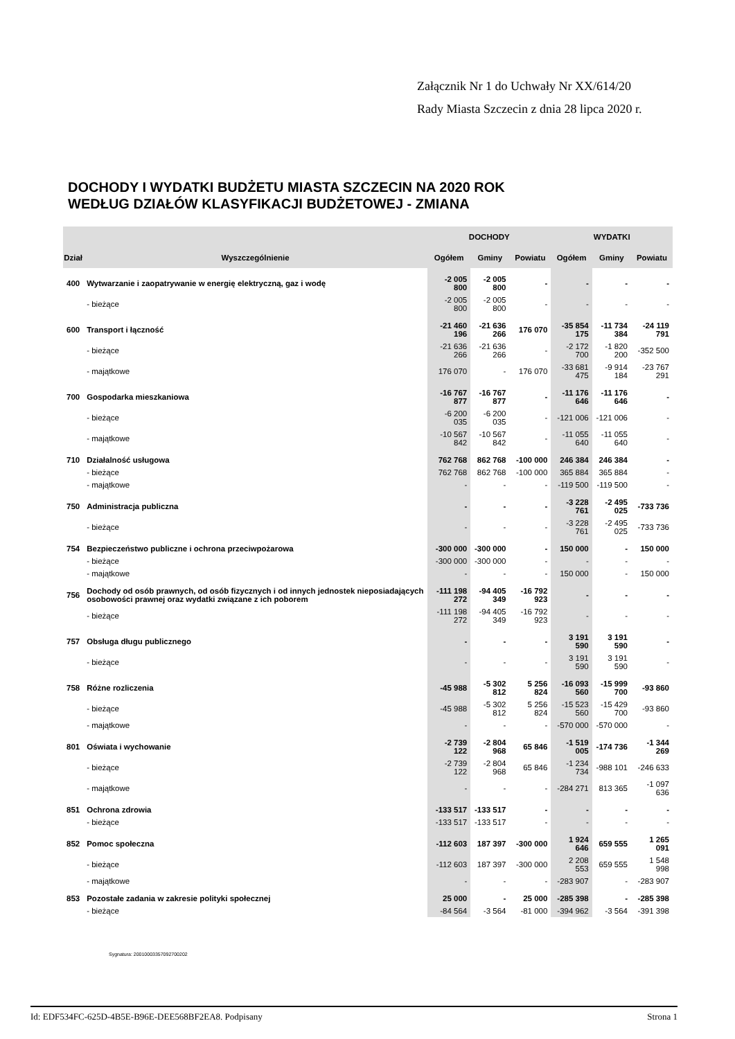Załącznik Nr 1 do Uchwały Nr XX/614/20
Rady Miasta Szczecin z dnia 28 lipca 2020 r.
DOCHODY I WYDATKI BUDŻETU MIASTA SZCZECIN NA 2020 ROK
WEDŁUG DZIAŁÓW KLASYFIKACJI BUDŻETOWEJ - ZMIANA
| | | DOCHODY | | | WYDATKI | | |
| --- | --- | --- | --- | --- | --- | --- | --- |
| Dział | Wyszczególnienie | Ogółem | Gminy | Powiatu | Ogółem | Gminy | Powiatu |
| 400 | Wytwarzanie i zaopatrywanie w energię elektryczną, gaz i wodę | -2 005 800 | -2 005 800 | - | - | - | - |
| | - bieżące | -2 005 800 | -2 005 800 | - | - | - | - |
| 600 | Transport i łączność | -21 460 196 | -21 636 266 | 176 070 | -35 854 175 | -11 734 384 | -24 119 791 |
| | - bieżące | -21 636 266 | -21 636 266 | - | -2 172 700 | -1 820 200 | -352 500 |
| | - majątkowe | 176 070 | - | 176 070 | -33 681 475 | -9 914 184 | -23 767 291 |
| 700 | Gospodarka mieszkaniowa | -16 767 877 | -16 767 877 | - | -11 176 646 | -11 176 646 | - |
| | - bieżące | -6 200 035 | -6 200 035 | - | -121 006 | -121 006 | - |
| | - majątkowe | -10 567 842 | -10 567 842 | - | -11 055 640 | -11 055 640 | - |
| 710 | Działalność usługowa | 762 768 | 862 768 | -100 000 | 246 384 | 246 384 | - |
| | - bieżące | 762 768 | 862 768 | -100 000 | 365 884 | 365 884 | - |
| | - majątkowe | - | - | - | -119 500 | -119 500 | - |
| 750 | Administracja publiczna | - | - | - | -3 228 761 | -2 495 025 | -733 736 |
| | - bieżące | - | - | - | -3 228 761 | -2 495 025 | -733 736 |
| 754 | Bezpieczeństwo publiczne i ochrona przeciwpożarowa | -300 000 | -300 000 | - | 150 000 | - | 150 000 |
| | - bieżące | -300 000 | -300 000 | - | - | - | - |
| | - majątkowe | - | - | - | 150 000 | - | 150 000 |
| 756 | Dochody od osób prawnych, od osób fizycznych i od innych jednostek nieposiadających osobowości prawnej oraz wydatki związane z ich poborem | -111 198 272 | -94 405 349 | -16 792 923 | - | - | - |
| | - bieżące | -111 198 272 | -94 405 349 | -16 792 923 | - | - | - |
| 757 | Obsługa długu publicznego | - | - | - | 3 191 590 | 3 191 590 | - |
| | - bieżące | - | - | - | 3 191 590 | 3 191 590 | - |
| 758 | Różne rozliczenia | -45 988 | -5 302 812 | 5 256 824 | -16 093 560 | -15 999 700 | -93 860 |
| | - bieżące | -45 988 | -5 302 812 | 5 256 824 | -15 523 560 | -15 429 700 | -93 860 |
| | - majątkowe | - | - | - | -570 000 | -570 000 | - |
| 801 | Oświata i wychowanie | -2 739 122 | -2 804 968 | 65 846 | -1 519 005 | -174 736 | -1 344 269 |
| | - bieżące | -2 739 122 | -2 804 968 | 65 846 | -1 234 734 | -988 101 | -246 633 |
| | - majątkowe | - | - | - | -284 271 | 813 365 | -1 097 636 |
| 851 | Ochrona zdrowia | -133 517 | -133 517 | - | - | - | - |
| | - bieżące | -133 517 | -133 517 | - | - | - | - |
| 852 | Pomoc społeczna | -112 603 | 187 397 | -300 000 | 1 924 646 | 659 555 | 1 265 091 |
| | - bieżące | -112 603 | 187 397 | -300 000 | 2 208 553 | 659 555 | 1 548 998 |
| | - majątkowe | - | - | - | -283 907 | - | -283 907 |
| 853 | Pozostałe zadania w zakresie polityki społecznej | 25 000 | - | 25 000 | -285 398 | - | -285 398 |
| | - bieżące | -84 564 | -3 564 | -81 000 | -394 962 | -3 564 | -391 398 |
Sygnatura: 20010003357092700202
Id: EDF534FC-625D-4B5E-B96E-DEE568BF2EA8. Podpisany Strona 1